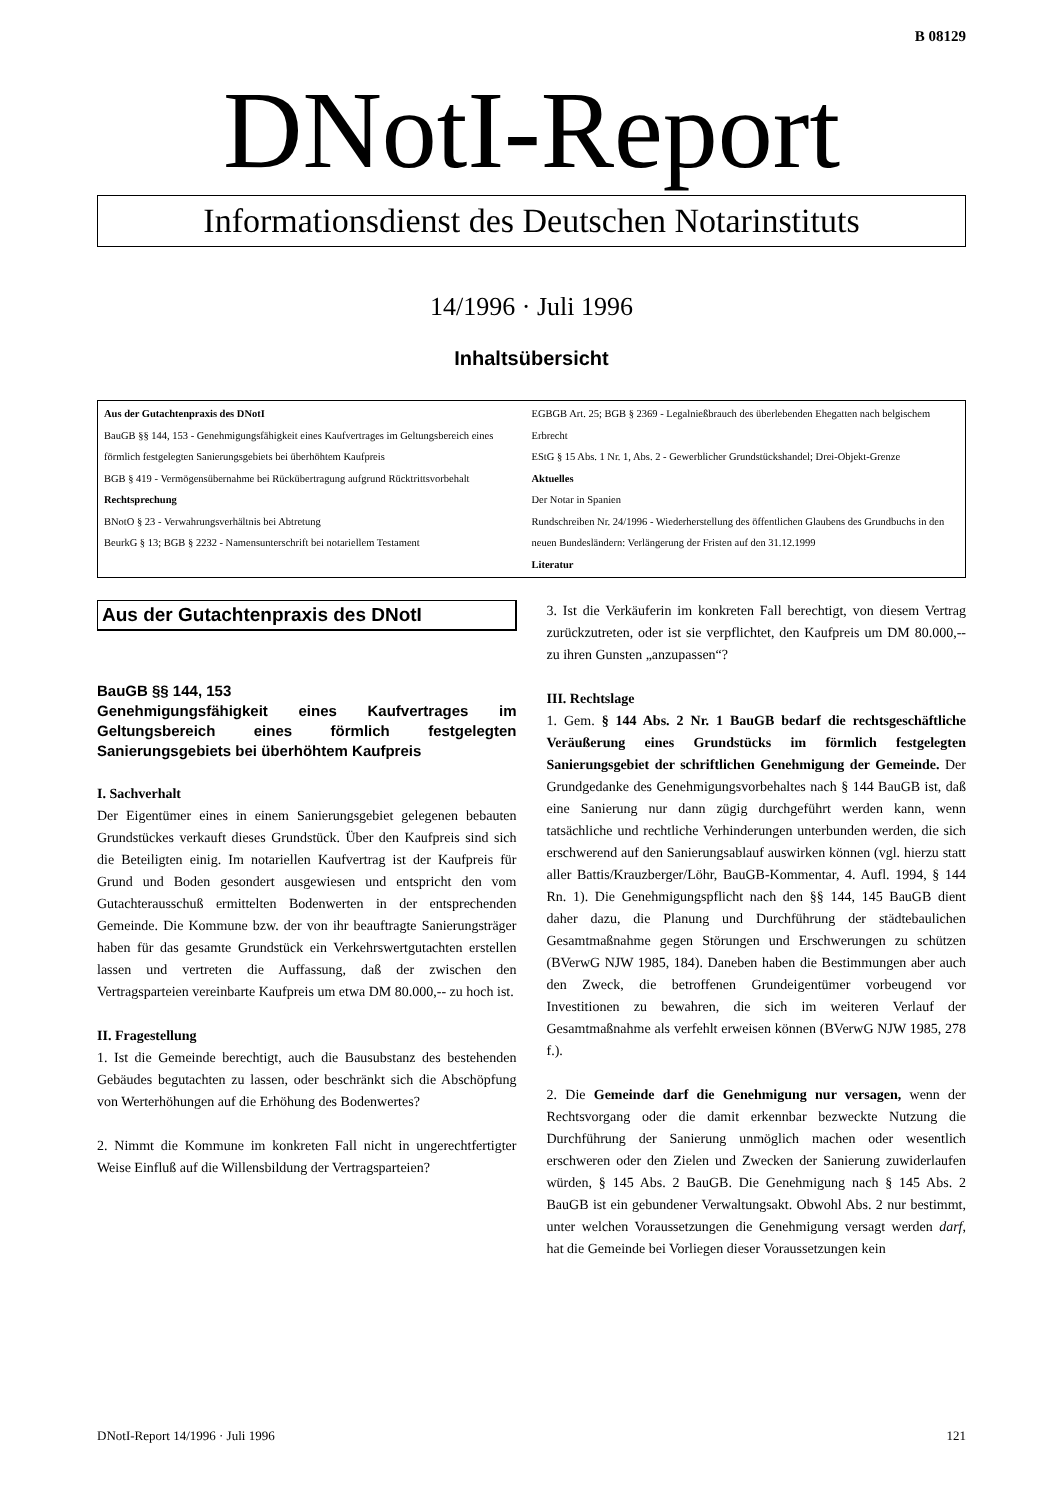B 08129
DNotI-Report
Informationsdienst des Deutschen Notarinstituts
14/1996 · Juli 1996
Inhaltsübersicht
Aus der Gutachtenpraxis des DNotI
BauGB §§ 144, 153 - Genehmigungsfähigkeit eines Kaufvertrages im Geltungsbereich eines förmlich festgelegten Sanierungsgebiets bei überhöhtem Kaufpreis
BGB § 419 - Vermögensübernahme bei Rückübertragung aufgrund Rücktrittsvorbehalt
Rechtsprechung
BNotO § 23 - Verwahrungsverhältnis bei Abtretung
BeurkG § 13; BGB § 2232 - Namensunterschrift bei notariellem Testament
EGBGB Art. 25; BGB § 2369 - Legalnießbrauch des überlebenden Ehegatten nach belgischem Erbrecht
EStG § 15 Abs. 1 Nr. 1, Abs. 2 - Gewerblicher Grundstückshandel; Drei-Objekt-Grenze
Aktuelles
Der Notar in Spanien
Rundschreiben Nr. 24/1996 - Wiederherstellung des öffentlichen Glaubens des Grundbuchs in den neuen Bundesländern: Verlängerung der Fristen auf den 31.12.1999
Literatur
Aus der Gutachtenpraxis des DNotI
BauGB §§ 144, 153
Genehmigungsfähigkeit eines Kaufvertrages im Geltungsbereich eines förmlich festgelegten Sanierungsgebiets bei überhöhtem Kaufpreis
I. Sachverhalt
Der Eigentümer eines in einem Sanierungsgebiet gelegenen bebauten Grundstückes verkauft dieses Grundstück. Über den Kaufpreis sind sich die Beteiligten einig. Im notariellen Kaufvertrag ist der Kaufpreis für Grund und Boden gesondert ausgewiesen und entspricht den vom Gutachterausschuß ermittelten Bodenwerten in der entsprechenden Gemeinde. Die Kommune bzw. der von ihr beauftragte Sanierungsträger haben für das gesamte Grundstück ein Verkehrswertgutachten erstellen lassen und vertreten die Auffassung, daß der zwischen den Vertragsparteien vereinbarte Kaufpreis um etwa DM 80.000,-- zu hoch ist.
II. Fragestellung
1. Ist die Gemeinde berechtigt, auch die Bausubstanz des bestehenden Gebäudes begutachten zu lassen, oder beschränkt sich die Abschöpfung von Werterhöhungen auf die Erhöhung des Bodenwertes?
2. Nimmt die Kommune im konkreten Fall nicht in ungerechtfertigter Weise Einfluß auf die Willensbildung der Vertragsparteien?
3. Ist die Verkäuferin im konkreten Fall berechtigt, von diesem Vertrag zurückzutreten, oder ist sie verpflichtet, den Kaufpreis um DM 80.000,-- zu ihren Gunsten „anzupassen“?
III. Rechtslage
1. Gem. § 144 Abs. 2 Nr. 1 BauGB bedarf die rechtsgeschäftliche Veräußerung eines Grundstücks im förmlich festgelegten Sanierungsgebiet der schriftlichen Genehmigung der Gemeinde. Der Grundgedanke des Genehmigungsvorbehaltes nach § 144 BauGB ist, daß eine Sanierung nur dann zügig durchgeführt werden kann, wenn tatsächliche und rechtliche Verhinderungen unterbunden werden, die sich erschwerend auf den Sanierungsablauf auswirken können (vgl. hierzu statt aller Battis/Krauzberger/Löhr, BauGB-Kommentar, 4. Aufl. 1994, § 144 Rn. 1). Die Genehmigungspflicht nach den §§ 144, 145 BauGB dient daher dazu, die Planung und Durchführung der städtebaulichen Gesamtmaßnahme gegen Störungen und Erschwerungen zu schützen (BVerwG NJW 1985, 184). Daneben haben die Bestimmungen aber auch den Zweck, die betroffenen Grundeigentümer vorbeugend vor Investitionen zu bewahren, die sich im weiteren Verlauf der Gesamtmaßnahme als verfehlt erweisen können (BVerwG NJW 1985, 278 f.).
2. Die Gemeinde darf die Genehmigung nur versagen, wenn der Rechtsvorgang oder die damit erkennbar bezweckte Nutzung die Durchführung der Sanierung unmöglich machen oder wesentlich erschweren oder den Zielen und Zwecken der Sanierung zuwiderlaufen würden, § 145 Abs. 2 BauGB. Die Genehmigung nach § 145 Abs. 2 BauGB ist ein gebundener Verwaltungsakt. Obwohl Abs. 2 nur bestimmt, unter welchen Voraussetzungen die Genehmigung versagt werden darf, hat die Gemeinde bei Vorliegen dieser Voraussetzungen kein
DNotI-Report 14/1996 · Juli 1996 121